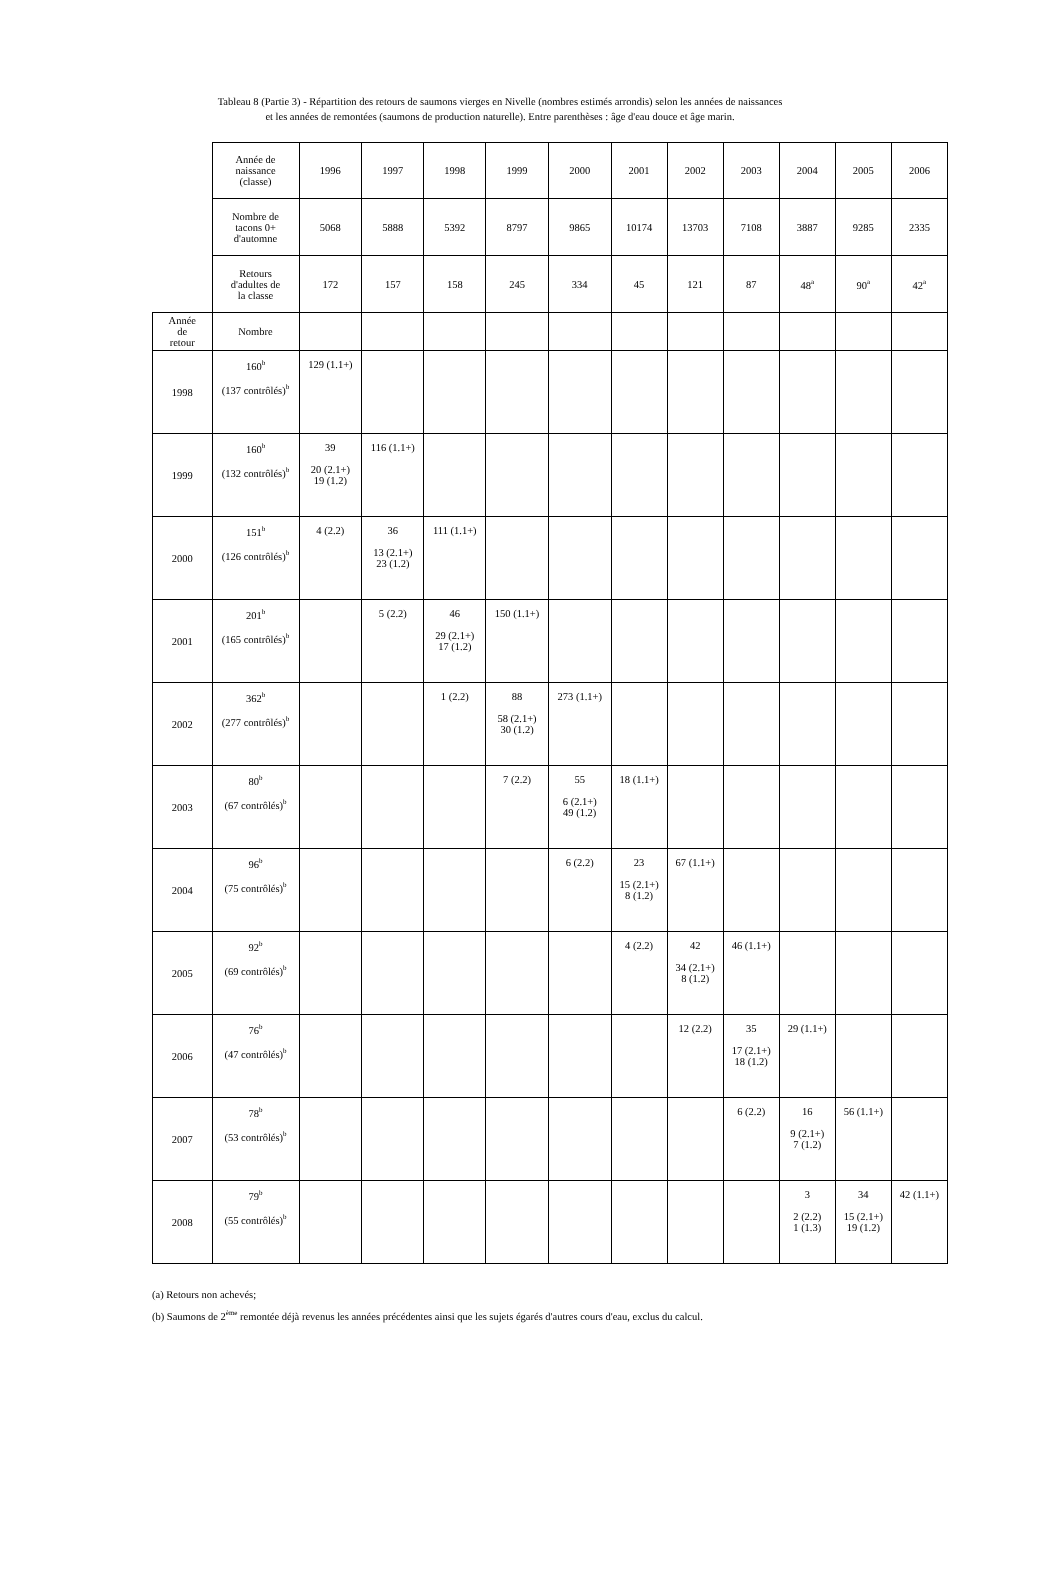Tableau 8 (Partie 3) - Répartition des retours de saumons vierges en Nivelle (nombres estimés arrondis) selon les années de naissances
et les années de remontées (saumons de production naturelle). Entre parenthèses : âge d'eau douce et âge marin.
| | Année de naissance (classe) | 1996 | 1997 | 1998 | 1999 | 2000 | 2001 | 2002 | 2003 | 2004 | 2005 | 2006 |
| | Nombre de tacons 0+ d'automne | 5068 | 5888 | 5392 | 8797 | 9865 | 10174 | 13703 | 7108 | 3887 | 9285 | 2335 |
| | Retours d'adultes de la classe | 172 | 157 | 158 | 245 | 334 | 45 | 121 | 87 | 48<sup>a</sup> | 90<sup>a</sup> | 42<sup>a</sup> |
| Année de retour | Nombre | | | | | | | | | | | |
| 1998 | 160<sup>b</sup> (137 contrôlés)<sup>b</sup> | 129 (1.1+) | | | | | | | | | | |
| 1999 | 160<sup>b</sup> (132 contrôlés)<sup>b</sup> | 39 20 (2.1+) 19 (1.2) | 116 (1.1+) | | | | | | | | | |
| 2000 | 151<sup>b</sup> (126 contrôlés)<sup>b</sup> | 4 (2.2) | 36 13 (2.1+) 23 (1.2) | 111 (1.1+) | | | | | | | | |
| 2001 | 201<sup>b</sup> (165 contrôlés)<sup>b</sup> | | 5 (2.2) | 46 29 (2.1+) 17 (1.2) | 150 (1.1+) | | | | | | | |
| 2002 | 362<sup>b</sup> (277 contrôlés)<sup>b</sup> | | | 1 (2.2) | 88 58 (2.1+) 30 (1.2) | 273 (1.1+) | | | | | | |
| 2003 | 80<sup>b</sup> (67 contrôlés)<sup>b</sup> | | | | 7 (2.2) | 55 6 (2.1+) 49 (1.2) | 18 (1.1+) | | | | | |
| 2004 | 96<sup>b</sup> (75 contrôlés)<sup>b</sup> | | | | | 6 (2.2) | 23 15 (2.1+) 8 (1.2) | 67 (1.1+) | | | | |
| 2005 | 92<sup>b</sup> (69 contrôlés)<sup>b</sup> | | | | | | 4 (2.2) | 42 34 (2.1+) 8 (1.2) | 46 (1.1+) | | | |
| 2006 | 76<sup>b</sup> (47 contrôlés)<sup>b</sup> | | | | | | | 12 (2.2) | 35 17 (2.1+) 18 (1.2) | 29 (1.1+) | | |
| 2007 | 78<sup>b</sup> (53 contrôlés)<sup>b</sup> | | | | | | | | 6 (2.2) | 16 9 (2.1+) 7 (1.2) | 56 (1.1+) | |
| 2008 | 79<sup>b</sup> (55 contrôlés)<sup>b</sup> | | | | | | | | | 3 2 (2.2) 1 (1.3) | 34 15 (2.1+) 19 (1.2) | 42 (1.1+) |
(a) Retours non achevés;
(b) Saumons de 2<sup>ème</sup> remontée déjà revenus les années précédentes ainsi que les sujets égarés d'autres cours d'eau, exclus du calcul.